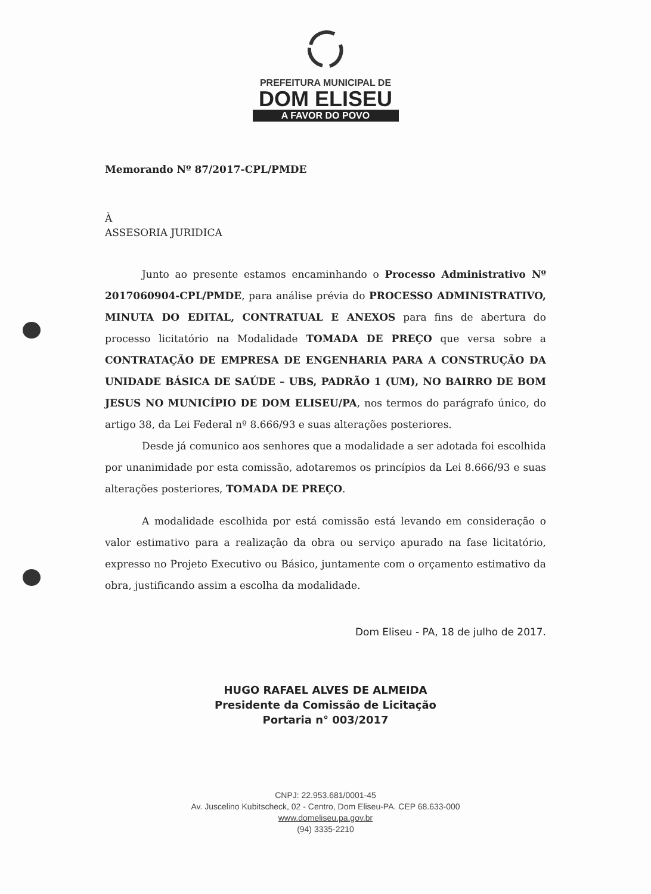PREFEITURA MUNICIPAL DE
DOM ELISEU
A FAVOR DO POVO
Memorando Nº 87/2017-CPL/PMDE
À
ASSESORIA JURIDICA
Junto ao presente estamos encaminhando o Processo Administrativo Nº 2017060904-CPL/PMDE, para análise prévia do PROCESSO ADMINISTRATIVO, MINUTA DO EDITAL, CONTRATUAL E ANEXOS para fins de abertura do processo licitatório na Modalidade TOMADA DE PREÇO que versa sobre a CONTRATAÇÃO DE EMPRESA DE ENGENHARIA PARA A CONSTRUÇÃO DA UNIDADE BÁSICA DE SAÚDE – UBS, PADRÃO 1 (UM), NO BAIRRO DE BOM JESUS NO MUNICÍPIO DE DOM ELISEU/PA, nos termos do parágrafo único, do artigo 38, da Lei Federal nº 8.666/93 e suas alterações posteriores.
Desde já comunico aos senhores que a modalidade a ser adotada foi escolhida por unanimidade por esta comissão, adotaremos os princípios da Lei 8.666/93 e suas alterações posteriores, TOMADA DE PREÇO.
A modalidade escolhida por está comissão está levando em consideração o valor estimativo para a realização da obra ou serviço apurado na fase licitatório, expresso no Projeto Executivo ou Básico, juntamente com o orçamento estimativo da obra, justificando assim a escolha da modalidade.
Dom Eliseu - PA, 18 de julho de 2017.
HUGO RAFAEL ALVES DE ALMEIDA
Presidente da Comissão de Licitação
Portaria n° 003/2017
CNPJ: 22.953.681/0001-45
Av. Juscelino Kubitscheck, 02 - Centro, Dom Eliseu-PA. CEP 68.633-000
www.domeliseu.pa.gov.br
(94) 3335-2210